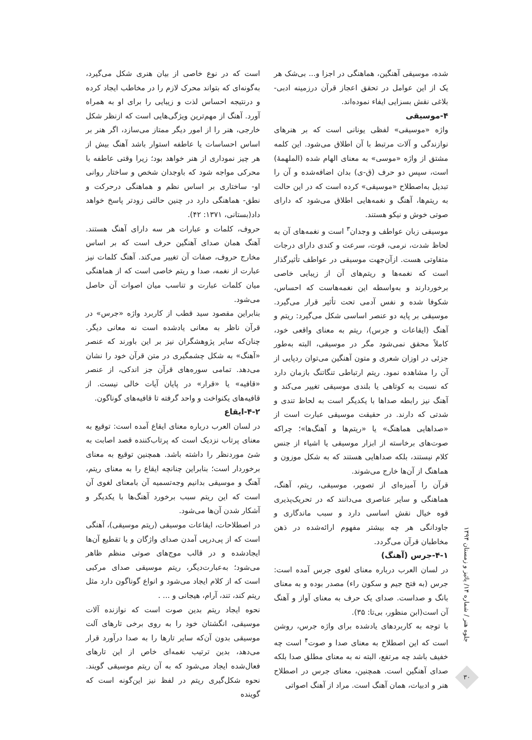جلوه هنر / شماره ۱۴/ پائیز و زمستان ۱۳۹۴
۳۰
شده، موسیقی آهنگین، هماهنگی در اجزا و... بی‌شک هر یک از این عوامل در تحقق اعجاز قرآن درزمینه ادبی-بلاغی نقش بسزایی ایفاء نموده‌اند.
۴-موسیقی
واژه «موسیقی» لفظی یونانی است که بر هنرهای نوازندگی و آلات مرتبط با آن اطلاق می‌شود. این کلمه مشتق از واژه «موسی» به معنای الهام شده (الملهمهٔ) است، سپس دو حرف (ق-ی) بدان اضافه‌شده و آن را تبدیل به‌اصطلاح «موسیقی» کرده است که در این حالت به ریتم‌ها، آهنگ و نغمه‌هایی اطلاق می‌شود که دارای صوتی خوش و نیکو هستند.
موسیقی زبان عواطف و وجدان<sup>۳</sup> است و نغمه‌های آن به لحاظ شدت، نرمی، قوت، سرعت و کندی دارای درجات متفاوتی هست. ازآن‌جهت موسیقی در عواطف تأثیرگذار است که نغمه‌ها و ریتم‌های آن از زیبایی خاصی برخوردارند و به‌واسطه این نغمه‌هاست که احساس، شکوفا شده و نفس آدمی تحت تأثیر قرار می‌گیرد. موسیقی بر پایه دو عنصر اساسی شکل می‌گیرد: ریتم و آهنگ (ایقاعات و جرس)، ریتم به معنای واقعی خود، کاملاً محقق نمی‌شود مگر در موسیقی، البته به‌طور جزئی در اوزان شعری و متون آهنگین می‌توان ردپایی از آن را مشاهده نمود. ریتم ارتباطی تنگاتنگ بازمان دارد که نسبت به کوتاهی یا بلندی موسیقی تغییر می‌کند و آهنگ نیز رابطه صداها با یکدیگر است به لحاظ تندی و شدتی که دارند. در حقیقت موسیقی عبارت است از «صداهایی هماهنگ» یا «ریتم‌ها و آهنگ‌ها»؛ چراکه صوت‌های برخاسته از ابزار موسیقی یا اشیاء از جنس کلام نیستند، بلکه صداهایی هستند که به شکل موزون و هماهنگ از آن‌ها خارج می‌شوند.
قرآن را آمیزه‌ای از تصویر، موسیقی، ریتم، آهنگ، هماهنگی و سایر عناصری می‌دانند که در تحریک‌پذیری قوه خیال نقش اساسی دارد و سبب ماندگاری و جاودانگی هر چه بیشتر مفهوم ارائه‌شده در ذهن مخاطبان قرآن می‌گردد.
۴-۱-جرس (آهنگ)
در لسان العرب درباره معنای لغوی جرس آمده است: جرس (به فتح جیم و سکون راء) مصدر بوده و به معنای بانگ و صداست. صدای یک حرف به معنای آواز و آهنگ آن است(ابن منظور، بی‌تا: ۳۵).
با توجه به کاربردهای یادشده برای واژه جرس، روشن است که این اصطلاح به معنای صدا و صوت<sup>۴</sup> است چه خفیف باشد چه مرتفع، البته نه به معنای مطلق صدا بلکه صدای آهنگین است. همچنین، معنای جرس در اصطلاح هنر و ادبیات، همان آهنگ است. مراد از آهنگ اصواتی
است که در نوع خاصی از بیان هنری شکل می‌گیرد، به‌گونه‌ای که بتواند محرک لازم را در مخاطب ایجاد کرده و درنتیجه احساس لذت و زیبایی را برای او به همراه آورد. آهنگ از مهم‌ترین ویژگی‌هایی است که ازنظر شکل خارجی، هنر را از امور دیگر ممتاز می‌سازد، اگر هنر بر اساس احساسات یا عاطفه استوار باشد آهنگ بیش از هر چیز نموداری از هنر خواهد بود؛ زیرا وقتی عاطفه با محرکی مواجه شود که باوجدان شخص و ساختار روانی او- ساختاری بر اساس نظم و هماهنگی درحرکت و نطق- هماهنگی دارد در چنین حالتی زودتر پاسخ خواهد داد(بستانی، ۱۳۷۱: ۴۲).
حروف، کلمات و عبارات هر سه دارای آهنگ هستند. آهنگ همان صدای آهنگین حرف است که بر اساس مخارج حروف، صفات آن تغییر می‌کند. آهنگ کلمات نیز عبارت از نغمه، صدا و ریتم خاصی است که از هماهنگی میان کلمات عبارت و تناسب میان اصوات آن حاصل می‌شود.
بنابراین مقصود سید قطب از کاربرد واژه «جرس» در قرآن ناظر به معانی یادشده است نه معانی دیگر. چنان‌که سایر پژوهشگران نیز بر این باورند که عنصر «آهنگ» به شکل چشمگیری در متن قرآن خود را نشان می‌دهد. تمامی سوره‌های قرآن جز اندکی، از عنصر «قافیه» یا «قرار» در پایان آیات خالی نیست. از قافیه‌های یکنواخت و واحد گرفته تا قافیه‌های گوناگون.
۴-۲-ایقاع
در لسان العرب درباره معنای ایقاع آمده است: توقیع به معنای پرتاب نزدیک است که پرتاب‌کننده قصد اصابت به شئ موردنظر را داشته باشد. همچنین توقیع به معنای برخوردار است؛ بنابراین چنانچه ایقاع را به معنای ریتم، آهنگ و موسیقی بدانیم وجه‌تسمیه آن بامعنای لغوی آن است که این ریتم سبب برخورد آهنگ‌ها با یکدیگر و آشکار شدن آن‌ها می‌شود.
در اصطلاحات، ایقاعات موسیقی (ریتم موسیقی)، آهنگی است که از پی‌درپی آمدن صدای واژگان و یا تقطیع آن‌ها ایجادشده و در قالب موج‌های صوتی منظم ظاهر می‌شود؛ به‌عبارت‌دیگر، ریتم موسیقی صدای مرکبی است که از کلام ایجاد می‌شود و انواع گوناگون دارد مثل ریتم کند، تند، آرام، هیجانی و ... .
نحوه ایجاد ریتم بدین صوت است که نوازنده آلات موسیقی، انگشتان خود را به روی برخی تارهای آلت موسیقی بدون آن‌که سایر تارها را به صدا درآورد قرار می‌دهد، بدین ترتیب نغمه‌ای خاص از این تارهای فعال‌شده ایجاد می‌شود که به آن ریتم موسیقی گویند. نحوه شکل‌گیری ریتم در لفظ نیز این‌گونه است که گوینده